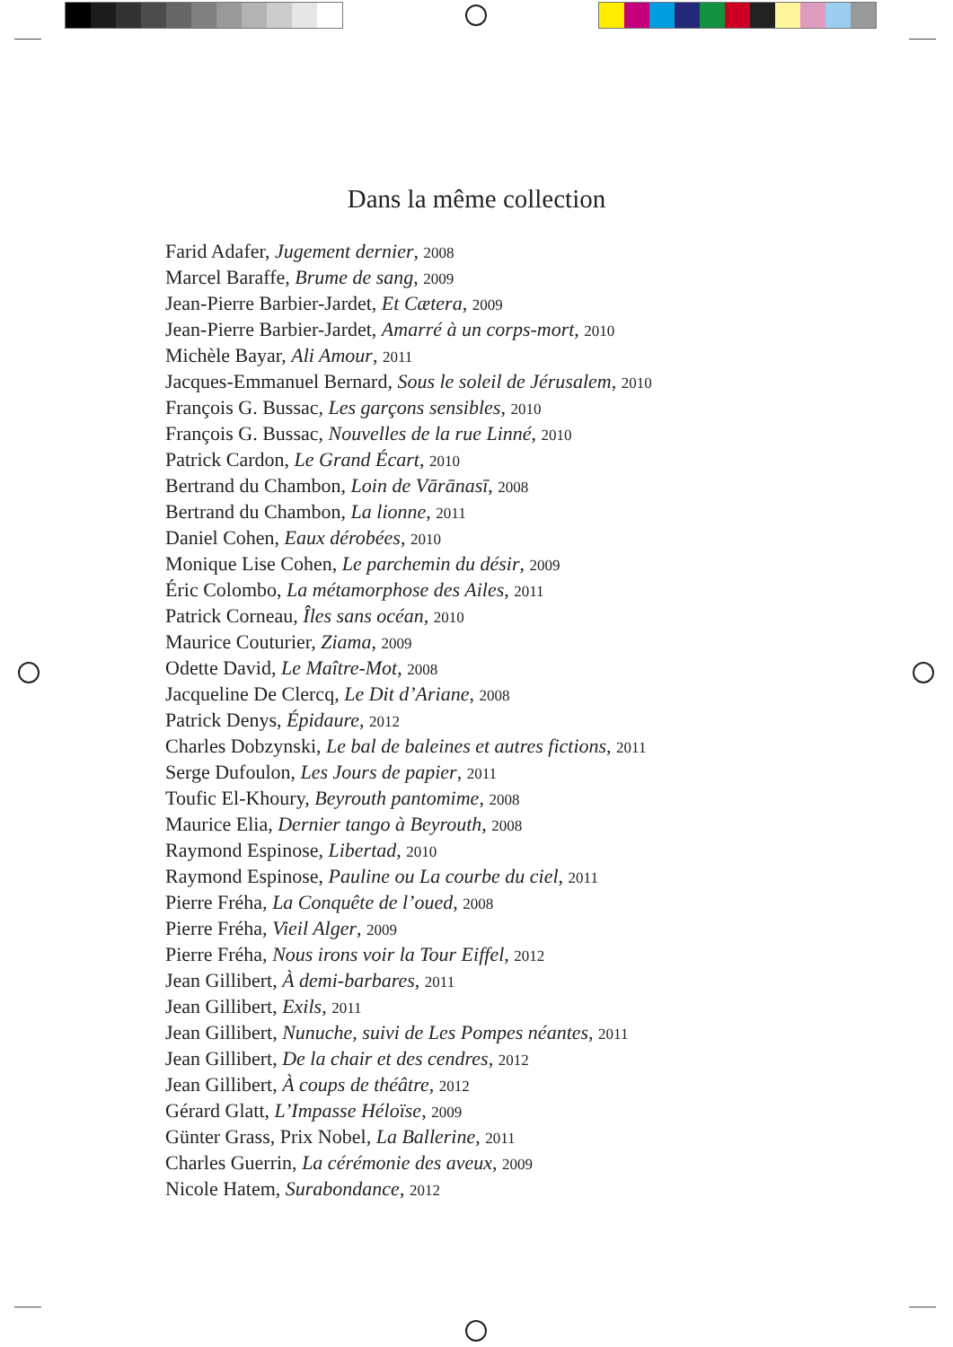Dans la même collection
Farid Adafer, Jugement dernier, 2008
Marcel Baraffe, Brume de sang, 2009
Jean-Pierre Barbier-Jardet, Et Cætera, 2009
Jean-Pierre Barbier-Jardet, Amarré à un corps-mort, 2010
Michèle Bayar, Ali Amour, 2011
Jacques-Emmanuel Bernard, Sous le soleil de Jérusalem, 2010
François G. Bussac, Les garçons sensibles, 2010
François G. Bussac, Nouvelles de la rue Linné, 2010
Patrick Cardon, Le Grand Écart, 2010
Bertrand du Chambon, Loin de Vārānasī, 2008
Bertrand du Chambon, La lionne, 2011
Daniel Cohen, Eaux dérobées, 2010
Monique Lise Cohen, Le parchemin du désir, 2009
Éric Colombo, La métamorphose des Ailes, 2011
Patrick Corneau, Îles sans océan, 2010
Maurice Couturier, Ziama, 2009
Odette David, Le Maître-Mot, 2008
Jacqueline De Clercq, Le Dit d’Ariane, 2008
Patrick Denys, Épidaure, 2012
Charles Dobzynski, Le bal de baleines et autres fictions, 2011
Serge Dufoulon, Les Jours de papier, 2011
Toufic El-Khoury, Beyrouth pantomime, 2008
Maurice Elia, Dernier tango à Beyrouth, 2008
Raymond Espinose, Libertad, 2010
Raymond Espinose, Pauline ou La courbe du ciel, 2011
Pierre Fréha, La Conquête de l’oued, 2008
Pierre Fréha, Vieil Alger, 2009
Pierre Fréha, Nous irons voir la Tour Eiffel, 2012
Jean Gillibert, À demi-barbares, 2011
Jean Gillibert, Exils, 2011
Jean Gillibert, Nunuche, suivi de Les Pompes néantes, 2011
Jean Gillibert, De la chair et des cendres, 2012
Jean Gillibert, À coups de théâtre, 2012
Gérard Glatt, L’Impasse Héloïse, 2009
Günter Grass, Prix Nobel, La Ballerine, 2011
Charles Guerrin, La cérémonie des aveux, 2009
Nicole Hatem, Surabondance, 2012